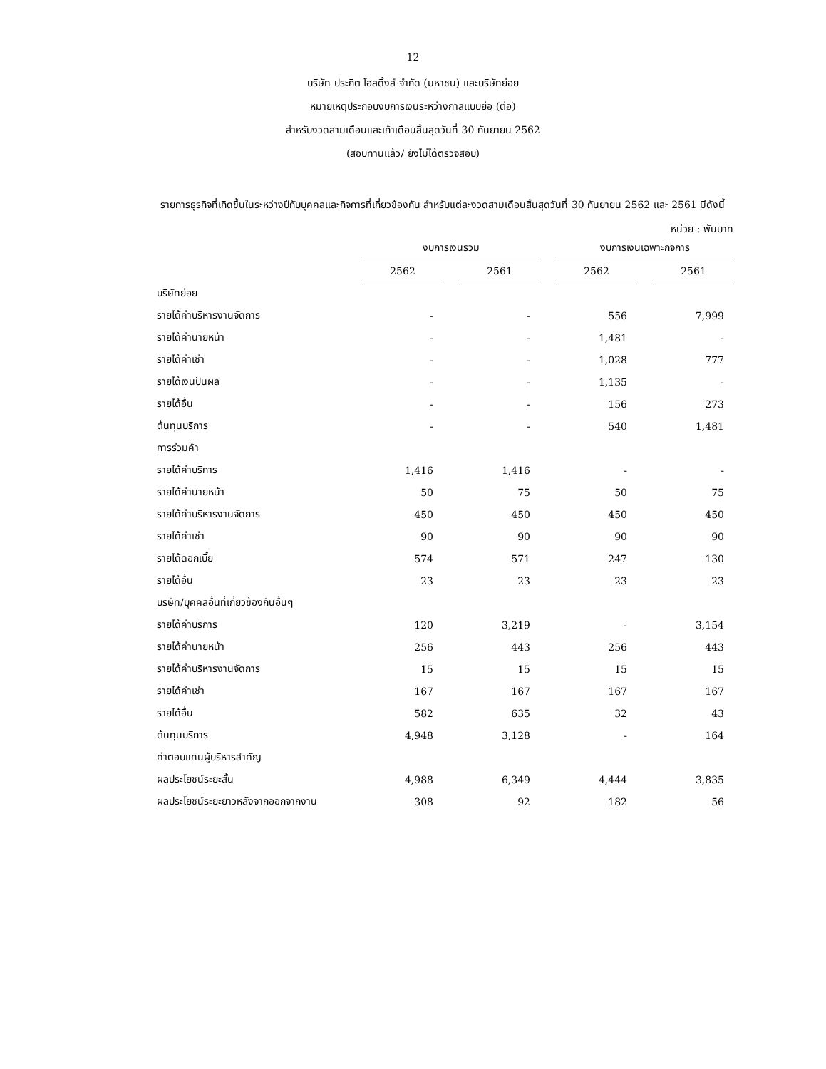12
บริษัท ประกิต โฮลดิ้งส์ จำกัด (มหาชน) และบริษัทย่อย
หมายเหตุประกอบงบการเงินระหว่างกาลแบบย่อ (ต่อ)
สำหรับงวดสามเดือนและเก้าเดือนสิ้นสุดวันที่ 30 กันยายน 2562
(สอบทานแล้ว/ ยังไม่ได้ตรวจสอบ)
รายการธุรกิจที่เกิดขึ้นในระหว่างปีกับบุคคลและกิจการที่เกี่ยวข้องกัน สำหรับแต่ละงวดสามเดือนสิ้นสุดวันที่ 30 กันยายน 2562 และ 2561 มีดังนี้
หน่วย : พันบาท
| | งบการเงินรวม | | | | งบการเงินเฉพาะกิจการ | | |
| --- | --- | --- | --- | --- | --- | --- | --- |
| | 2562 | | 2561 | | 2562 | | 2561 |
| บริษัทย่อย | | | | | | | |
| รายได้ค่าบริหารงานจัดการ | - | | - | | 556 | | 7,999 |
| รายได้ค่านายหน้า | - | | - | | 1,481 | | - |
| รายได้ค่าเช่า | - | | - | | 1,028 | | 777 |
| รายได้เงินปันผล | - | | - | | 1,135 | | - |
| รายได้อื่น | - | | - | | 156 | | 273 |
| ต้นทุนบริการ | - | | - | | 540 | | 1,481 |
| การร่วมค้า | | | | | | | |
| รายได้ค่าบริการ | 1,416 | | 1,416 | | - | | - |
| รายได้ค่านายหน้า | 50 | | 75 | | 50 | | 75 |
| รายได้ค่าบริหารงานจัดการ | 450 | | 450 | | 450 | | 450 |
| รายได้ค่าเช่า | 90 | | 90 | | 90 | | 90 |
| รายได้ดอกเบี้ย | 574 | | 571 | | 247 | | 130 |
| รายได้อื่น | 23 | | 23 | | 23 | | 23 |
| บริษัท/บุคคลอื่นที่เกี่ยวข้องกันอื่นๆ | | | | | | | |
| รายได้ค่าบริการ | 120 | | 3,219 | | - | | 3,154 |
| รายได้ค่านายหน้า | 256 | | 443 | | 256 | | 443 |
| รายได้ค่าบริหารงานจัดการ | 15 | | 15 | | 15 | | 15 |
| รายได้ค่าเช่า | 167 | | 167 | | 167 | | 167 |
| รายได้อื่น | 582 | | 635 | | 32 | | 43 |
| ต้นทุนบริการ | 4,948 | | 3,128 | | - | | 164 |
| ค่าตอบแทนผู้บริหารสำคัญ | | | | | | | |
| ผลประโยชน์ระยะสั้น | 4,988 | | 6,349 | | 4,444 | | 3,835 |
| ผลประโยชน์ระยะยาวหลังจากออกจากงาน | 308 | | 92 | | 182 | | 56 |